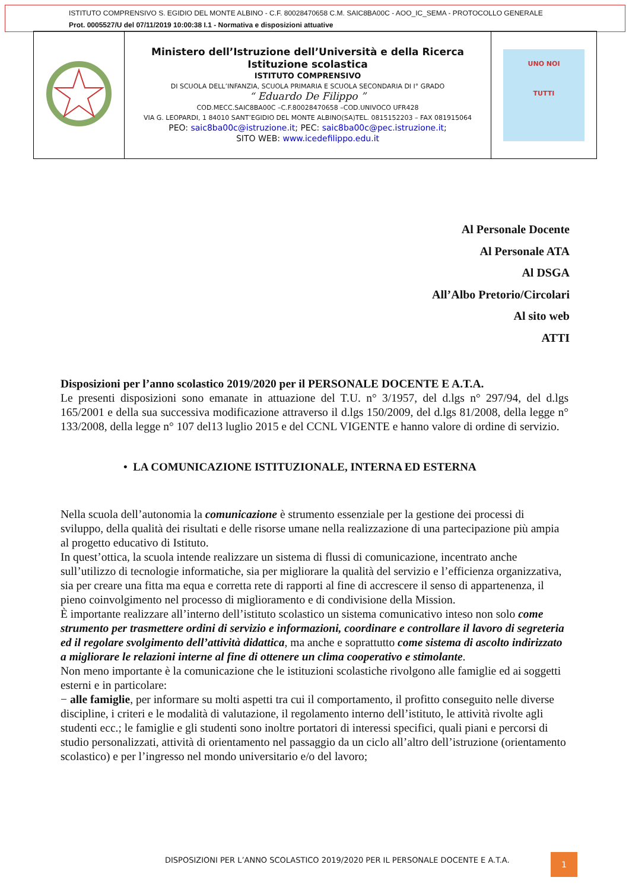ISTITUTO COMPRENSIVO S. EGIDIO DEL MONTE ALBINO - C.F. 80028470658 C.M. SAIC8BA00C - AOO_IC_SEMA - PROTOCOLLO GENERALE
Prot. 0005527/U del 07/11/2019 10:00:38 I.1 - Normativa e disposizioni attuative
| | Ministero dell’Istruzione dell’Università e della Ricerca Istituzione scolastica ISTITUTO COMPRENSIVO DI SCUOLA DELL’INFANZIA, SCUOLA PRIMARIA E SCUOLA SECONDARIA DI I° GRADO “ Eduardo De Filippo ” COD.MECC.SAIC8BA00C –C.F.80028470658 –COD.UNIVOCO UFR428 VIA G. LEOPARDI, 1 84010 SANT’EGIDIO DEL MONTE ALBINO(SA)TEL. 0815152203 – FAX 081915064 PEO: saic8ba00c@istruzione.it ; PEC: saic8ba00c@pec.istruzione.it ; SITO WEB: www.icedefilippo.edu.it | UNO NOI TUTTI |
Al Personale Docente
Al Personale ATA
Al DSGA
All’Albo Pretorio/Circolari
Al sito web
ATTI
Disposizioni per l’anno scolastico 2019/2020 per il PERSONALE DOCENTE E A.T.A.
Le presenti disposizioni sono emanate in attuazione del T.U. n° 3/1957, del d.lgs n° 297/94, del d.lgs 165/2001 e della sua successiva modificazione attraverso il d.lgs 150/2009, del d.lgs 81/2008, della legge n° 133/2008, della legge n° 107 del13 luglio 2015 e del CCNL VIGENTE e hanno valore di ordine di servizio.
• LA COMUNICAZIONE ISTITUZIONALE, INTERNA ED ESTERNA
Nella scuola dell’autonomia la comunicazione è strumento essenziale per la gestione dei processi di sviluppo, della qualità dei risultati e delle risorse umane nella realizzazione di una partecipazione più ampia al progetto educativo di Istituto.
In quest’ottica, la scuola intende realizzare un sistema di flussi di comunicazione, incentrato anche sull’utilizzo di tecnologie informatiche, sia per migliorare la qualità del servizio e l’efficienza organizzativa, sia per creare una fitta ma equa e corretta rete di rapporti al fine di accrescere il senso di appartenenza, il pieno coinvolgimento nel processo di miglioramento e di condivisione della Mission.
È importante realizzare all’interno dell’istituto scolastico un sistema comunicativo inteso non solo come strumento per trasmettere ordini di servizio e informazioni, coordinare e controllare il lavoro di segreteria ed il regolare svolgimento dell’attività didattica, ma anche e soprattutto come sistema di ascolto indirizzato a migliorare le relazioni interne al fine di ottenere un clima cooperativo e stimolante.
Non meno importante è la comunicazione che le istituzioni scolastiche rivolgono alle famiglie ed ai soggetti esterni e in particolare:
− alle famiglie, per informare su molti aspetti tra cui il comportamento, il profitto conseguito nelle diverse discipline, i criteri e le modalità di valutazione, il regolamento interno dell’istituto, le attività rivolte agli studenti ecc.; le famiglie e gli studenti sono inoltre portatori di interessi specifici, quali piani e percorsi di studio personalizzati, attività di orientamento nel passaggio da un ciclo all’altro dell’istruzione (orientamento scolastico) e per l’ingresso nel mondo universitario e/o del lavoro;
DISPOSIZIONI PER L’ANNO SCOLASTICO 2019/2020 PER IL PERSONALE DOCENTE E A.T.A.
1